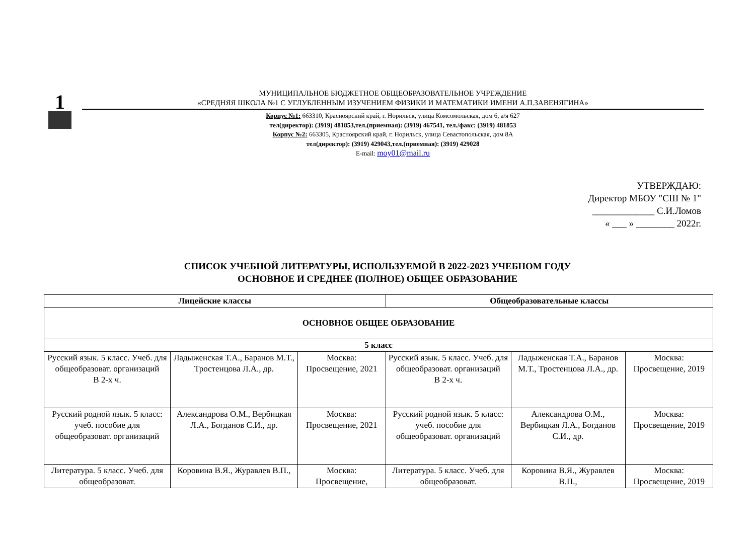1
МУНИЦИПАЛЬНОЕ БЮДЖЕТНОЕ ОБЩЕОБРАЗОВАТЕЛЬНОЕ УЧРЕЖДЕНИЕ
«СРЕДНЯЯ ШКОЛА №1 С УГЛУБЛЕННЫМ ИЗУЧЕНИЕМ ФИЗИКИ И МАТЕМАТИКИ ИМЕНИ А.П.ЗАВЕНЯГИНА»
Корпус №1: 663310, Красноярский край, г. Норильск, улица Комсомольская, дом 6, а/я 627
тел(директор): (3919) 481853,тел.(приемная): (3919) 467541, тел./факс: (3919) 481853
Корпус №2: 663305, Красноярский край, г. Норильск, улица Севастопольская, дом 8А
тел(директор): (3919) 429043,тел.(приемная): (3919) 429028
E-mail: moy01@mail.ru
УТВЕРЖДАЮ:
Директор МБОУ "СШ № 1"
_____________ С.И.Ломов
« ___ » ________ 2022г.
СПИСОК УЧЕБНОЙ ЛИТЕРАТУРЫ, ИСПОЛЬЗУЕМОЙ В 2022-2023 УЧЕБНОМ ГОДУ
ОСНОВНОЕ И СРЕДНЕЕ (ПОЛНОЕ) ОБЩЕЕ ОБРАЗОВАНИЕ
| Лицейские классы | | | Общеобразовательные классы | | |
| --- | --- | --- | --- | --- | --- |
| ОСНОВНОЕ ОБЩЕЕ ОБРАЗОВАНИЕ | | | | | |
| 5 класс | | | | | |
| Русский язык. 5 класс. Учеб. для общеобразоват. организаций В 2-х ч. | Ладыженская Т.А., Баранов М.Т., Тростенцова Л.А., др. | Москва: Просвещение, 2021 | Русский язык. 5 класс. Учеб. для общеобразоват. организаций В 2-х ч. | Ладыженская Т.А., Баранов М.Т., Тростенцова Л.А., др. | Москва: Просвещение, 2019 |
| Русский родной язык. 5 класс: учеб. пособие для общеобразоват. организаций | Александрова О.М., Вербицкая Л.А., Богданов С.И., др. | Москва: Просвещение, 2021 | Русский родной язык. 5 класс: учеб. пособие для общеобразоват. организаций | Александрова О.М., Вербицкая Л.А., Богданов С.И., др. | Москва: Просвещение, 2019 |
| Литература. 5 класс. Учеб. для общеобразоват. | Коровина В.Я., Журавлев В.П., | Москва: Просвещение, | Литература. 5 класс. Учеб. для общеобразоват. | Коровина В.Я., Журавлев В.П., | Москва: Просвещение, 2019 |